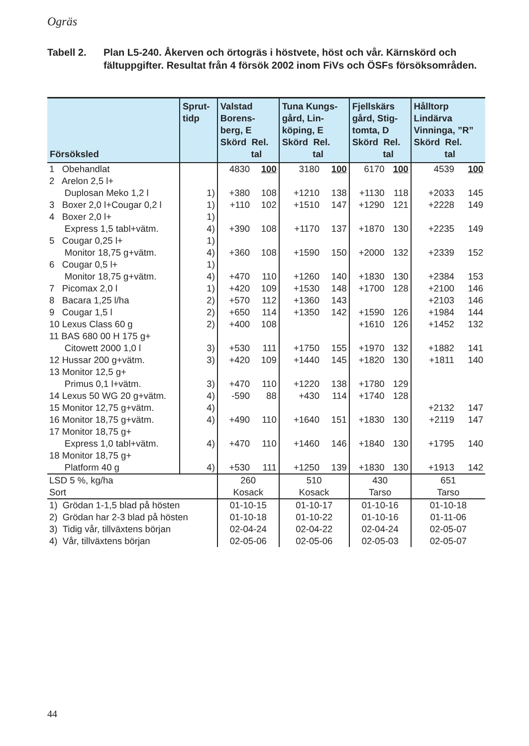Ogräs
Tabell 2. Plan L5-240. Åkerven och örtogräs i höstvete, höst och vår. Kärnskörd och fältuppgifter. Resultat från 4 försök 2002 inom FiVs och ÖSFs försöksområden.
| Försöksled | Sprut- tidp | Valstad Borens- berg, E Skörd Rel. tal | | Tuna Kungs- gård, Lin- köping, E Skörd Rel. tal | | Fjellskärs gård, Stig- tomta, D Skörd Rel. tal | | Hålltorp Lindärva Vinninga, ”R” Skörd Rel. tal | |
| --- | --- | --- | --- | --- | --- | --- | --- | --- | --- |
| 1 Obehandlat | | 4830 | 100 | 3180 | 100 | 6170 | 100 | 4539 | 100 |
| 2 Arelon 2,5 l+ | | | | | | | | | |
| Duplosan Meko 1,2 l | 1) | +380 | 108 | +1210 | 138 | +1130 | 118 | +2033 | 145 |
| 3 Boxer 2,0 l+Cougar 0,2 l | 1) | +110 | 102 | +1510 | 147 | +1290 | 121 | +2228 | 149 |
| 4 Boxer 2,0 l+ | 1) | | | | | | | | |
| Express 1,5 tabl+vätm. | 4) | +390 | 108 | +1170 | 137 | +1870 | 130 | +2235 | 149 |
| 5 Cougar 0,25 l+ | 1) | | | | | | | | |
| Monitor 18,75 g+vätm. | 4) | +360 | 108 | +1590 | 150 | +2000 | 132 | +2339 | 152 |
| 6 Cougar 0,5 l+ | 1) | | | | | | | | |
| Monitor 18,75 g+vätm. | 4) | +470 | 110 | +1260 | 140 | +1830 | 130 | +2384 | 153 |
| 7 Picomax 2,0 l | 1) | +420 | 109 | +1530 | 148 | +1700 | 128 | +2100 | 146 |
| 8 Bacara 1,25 l/ha | 2) | +570 | 112 | +1360 | 143 | | | +2103 | 146 |
| 9 Cougar 1,5 l | 2) | +650 | 114 | +1350 | 142 | +1590 | 126 | +1984 | 144 |
| 10 Lexus Class 60 g | 2) | +400 | 108 | | | +1610 | 126 | +1452 | 132 |
| 11 BAS 680 00 H 175 g+ | | | | | | | | | |
| Citowett 2000 1,0 l | 3) | +530 | 111 | +1750 | 155 | +1970 | 132 | +1882 | 141 |
| 12 Hussar 200 g+vätm. | 3) | +420 | 109 | +1440 | 145 | +1820 | 130 | +1811 | 140 |
| 13 Monitor 12,5 g+ | | | | | | | | | |
| Primus 0,1 l+vätm. | 3) | +470 | 110 | +1220 | 138 | +1780 | 129 | | |
| 14 Lexus 50 WG 20 g+vätm. | 4) | -590 | 88 | +430 | 114 | +1740 | 128 | | |
| 15 Monitor 12,75 g+vätm. | 4) | | | | | | | +2132 | 147 |
| 16 Monitor 18,75 g+vätm. | 4) | +490 | 110 | +1640 | 151 | +1830 | 130 | +2119 | 147 |
| 17 Monitor 18,75 g+ | | | | | | | | | |
| Express 1,0 tabl+vätm. | 4) | +470 | 110 | +1460 | 146 | +1840 | 130 | +1795 | 140 |
| 18 Monitor 18,75 g+ | | | | | | | | | |
| Platform 40 g | 4) | +530 | 111 | +1250 | 139 | +1830 | 130 | +1913 | 142 |
| LSD 5 %, kg/ha | | 260 | | 510 | | 430 | | 651 | |
| Sort | | Kosack | | Kosack | | Tarso | | Tarso | |
| 1) Grödan 1-1,5 blad på hösten | | 01-10-15 | | 01-10-17 | | 01-10-16 | | 01-10-18 | |
| 2) Grödan har 2-3 blad på hösten | | 01-10-18 | | 01-10-22 | | 01-10-16 | | 01-11-06 | |
| 3) Tidig vår, tillväxtens början | | 02-04-24 | | 02-04-22 | | 02-04-24 | | 02-05-07 | |
| 4) Vår, tillväxtens början | | 02-05-06 | | 02-05-06 | | 02-05-03 | | 02-05-07 | |
44